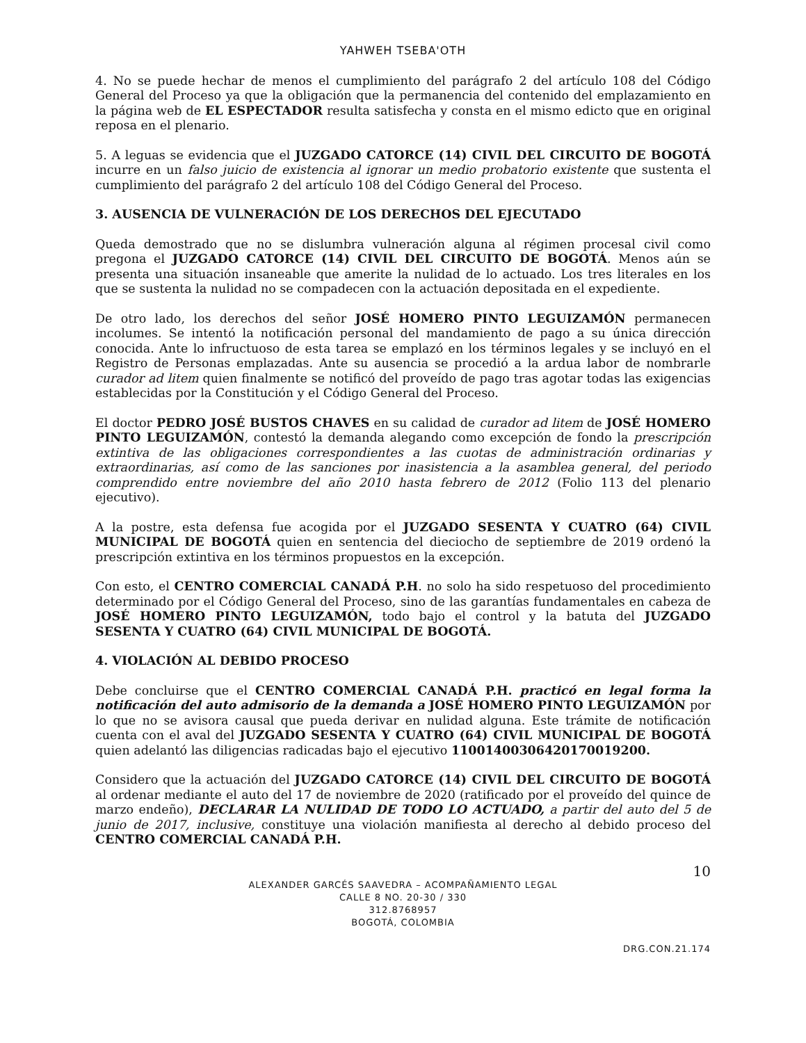YAHWEH TSEBA'OTH
4. No se puede hechar de menos el cumplimiento del parágrafo 2 del artículo 108 del Código General del Proceso ya que la obligación que la permanencia del contenido del emplazamiento en la página web de EL ESPECTADOR resulta satisfecha y consta en el mismo edicto que en original reposa en el plenario.
5. A leguas se evidencia que el JUZGADO CATORCE (14) CIVIL DEL CIRCUITO DE BOGOTÁ incurre en un falso juicio de existencia al ignorar un medio probatorio existente que sustenta el cumplimiento del parágrafo 2 del artículo 108 del Código General del Proceso.
3. AUSENCIA DE VULNERACIÓN DE LOS DERECHOS DEL EJECUTADO
Queda demostrado que no se dislumbra vulneración alguna al régimen procesal civil como pregona el JUZGADO CATORCE (14) CIVIL DEL CIRCUITO DE BOGOTÁ. Menos aún se presenta una situación insaneable que amerite la nulidad de lo actuado. Los tres literales en los que se sustenta la nulidad no se compadecen con la actuación depositada en el expediente.
De otro lado, los derechos del señor JOSÉ HOMERO PINTO LEGUIZAMÓN permanecen incolumes. Se intentó la notificación personal del mandamiento de pago a su única dirección conocida. Ante lo infructuoso de esta tarea se emplazó en los términos legales y se incluyó en el Registro de Personas emplazadas. Ante su ausencia se procedió a la ardua labor de nombrarle curador ad litem quien finalmente se notificó del proveído de pago tras agotar todas las exigencias establecidas por la Constitución y el Código General del Proceso.
El doctor PEDRO JOSÉ BUSTOS CHAVES en su calidad de curador ad litem de JOSÉ HOMERO PINTO LEGUIZAMÓN, contestó la demanda alegando como excepción de fondo la prescripción extintiva de las obligaciones correspondientes a las cuotas de administración ordinarias y extraordinarias, así como de las sanciones por inasistencia a la asamblea general, del periodo comprendido entre noviembre del año 2010 hasta febrero de 2012 (Folio 113 del plenario ejecutivo).
A la postre, esta defensa fue acogida por el JUZGADO SESENTA Y CUATRO (64) CIVIL MUNICIPAL DE BOGOTÁ quien en sentencia del dieciocho de septiembre de 2019 ordenó la prescripción extintiva en los términos propuestos en la excepción.
Con esto, el CENTRO COMERCIAL CANADÁ P.H. no solo ha sido respetuoso del procedimiento determinado por el Código General del Proceso, sino de las garantías fundamentales en cabeza de JOSÉ HOMERO PINTO LEGUIZAMÓN, todo bajo el control y la batuta del JUZGADO SESENTA Y CUATRO (64) CIVIL MUNICIPAL DE BOGOTÁ.
4. VIOLACIÓN AL DEBIDO PROCESO
Debe concluirse que el CENTRO COMERCIAL CANADÁ P.H. practicó en legal forma la notificación del auto admisorio de la demanda a JOSÉ HOMERO PINTO LEGUIZAMÓN por lo que no se avisora causal que pueda derivar en nulidad alguna. Este trámite de notificación cuenta con el aval del JUZGADO SESENTA Y CUATRO (64) CIVIL MUNICIPAL DE BOGOTÁ quien adelantó las diligencias radicadas bajo el ejecutivo 11001400306420170019200.
Considero que la actuación del JUZGADO CATORCE (14) CIVIL DEL CIRCUITO DE BOGOTÁ al ordenar mediante el auto del 17 de noviembre de 2020 (ratificado por el proveído del quince de marzo endeño), DECLARAR LA NULIDAD DE TODO LO ACTUADO, a partir del auto del 5 de junio de 2017, inclusive, constituye una violación manifiesta al derecho al debido proceso del CENTRO COMERCIAL CANADÁ P.H.
10
ALEXANDER GARCÉS SAAVEDRA – ACOMPAÑAMIENTO LEGAL
CALLE 8 NO. 20-30 / 330
312.8768957
BOGOTÁ, COLOMBIA
DRG.CON.21.174